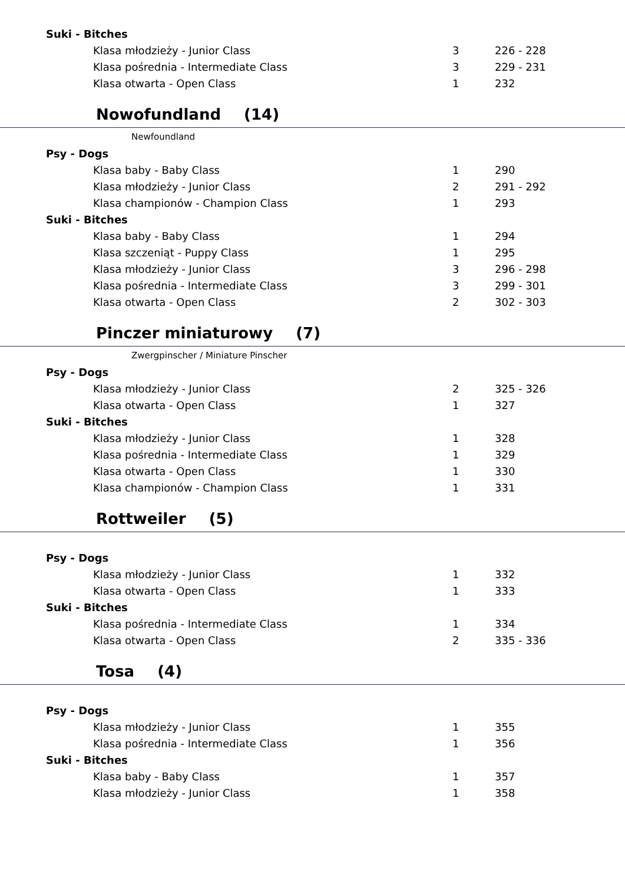| Suki - Bitches | | |
| Klasa młodzieży - Junior Class | 3 | 226 - 228 |
| Klasa pośrednia - Intermediate Class | 3 | 229 - 231 |
| Klasa otwarta - Open Class | 1 | 232 |
| Nowofundland (14) | | |
| Newfoundland | | |
| Psy - Dogs | | |
| Klasa baby - Baby Class | 1 | 290 |
| Klasa młodzieży - Junior Class | 2 | 291 - 292 |
| Klasa championów - Champion Class | 1 | 293 |
| Suki - Bitches | | |
| Klasa baby - Baby Class | 1 | 294 |
| Klasa szczeniąt - Puppy Class | 1 | 295 |
| Klasa młodzieży - Junior Class | 3 | 296 - 298 |
| Klasa pośrednia - Intermediate Class | 3 | 299 - 301 |
| Klasa otwarta - Open Class | 2 | 302 - 303 |
| Pinczer miniaturowy (7) | | |
| Zwergpinscher / Miniature Pinscher | | |
| Psy - Dogs | | |
| Klasa młodzieży - Junior Class | 2 | 325 - 326 |
| Klasa otwarta - Open Class | 1 | 327 |
| Suki - Bitches | | |
| Klasa młodzieży - Junior Class | 1 | 328 |
| Klasa pośrednia - Intermediate Class | 1 | 329 |
| Klasa otwarta - Open Class | 1 | 330 |
| Klasa championów - Champion Class | 1 | 331 |
| Rottweiler (5) | | |
| Psy - Dogs | | |
| Klasa młodzieży - Junior Class | 1 | 332 |
| Klasa otwarta - Open Class | 1 | 333 |
| Suki - Bitches | | |
| Klasa pośrednia - Intermediate Class | 1 | 334 |
| Klasa otwarta - Open Class | 2 | 335 - 336 |
| Tosa (4) | | |
| Psy - Dogs | | |
| Klasa młodzieży - Junior Class | 1 | 355 |
| Klasa pośrednia - Intermediate Class | 1 | 356 |
| Suki - Bitches | | |
| Klasa baby - Baby Class | 1 | 357 |
| Klasa młodzieży - Junior Class | 1 | 358 |